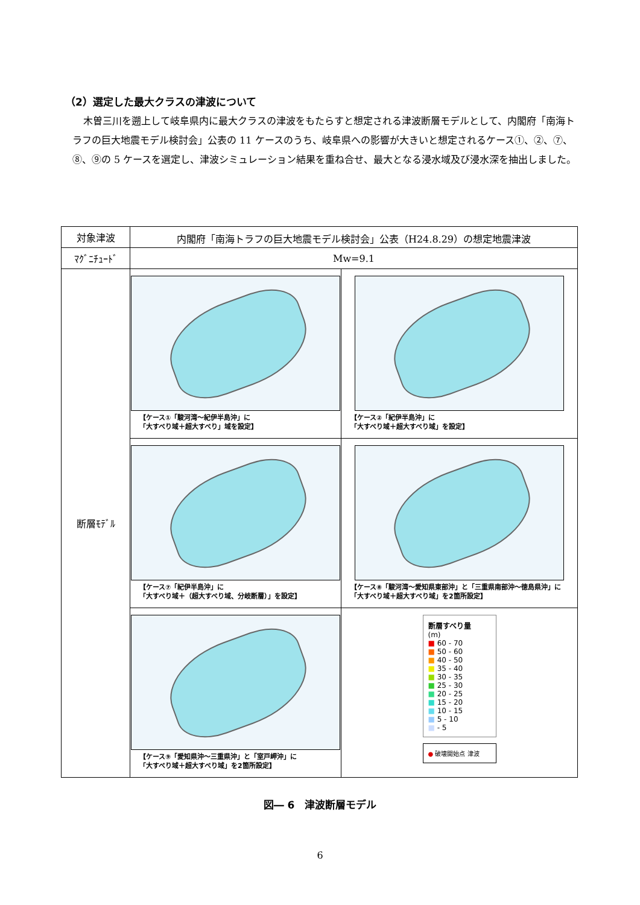（2）選定した最大クラスの津波について
木曽三川を遡上して岐阜県内に最大クラスの津波をもたらすと想定される津波断層モデルとして、内閣府「南海トラフの巨大地震モデル検討会」公表の 11 ケースのうち、岐阜県への影響が大きいと想定されるケース①、②、⑦、⑧、⑨の 5 ケースを選定し、津波シミュレーション結果を重ね合せ、最大となる浸水域及び浸水深を抽出しました。
| 対象津波 | 内閣府「南海トラフの巨大地震モデル検討会」公表（H24.8.29）の想定地震津波 | |
| ﾏｸﾞﾆﾁｭｰﾄﾞ | Mw=9.1 | |
| 断層ﾓﾃﾞﾙ | 【ケース①「駿河湾～紀伊半島沖」に 「大すべり域＋超大すべり」域を設定】 | 【ケース②「紀伊半島沖」に 「大すべり域＋超大すべり域」を設定】 |
| | 【ケース⑦「紀伊半島沖」に 「大すべり域＋（超大すべり域、分岐断層）」を設定】 | 【ケース⑧「駿河湾～愛知県東部沖」と「三重県南部沖～徳島県沖」に「大すべり域＋超大すべり域」を2箇所設定】 |
| | 【ケース⑨「愛知県沖～三重県沖」と「室戸岬沖」に 「大すべり域＋超大すべり域」を2箇所設定】 | 断層すべり量 (m) ■ 60 - 70 ■ 50 - 60 ■ 40 - 50 ■ 35 - 40 ■ 30 - 35 ■ 25 - 30 ■ 20 - 25 ■ 15 - 20 ■ 10 - 15 ■ 5 - 10 ■ - 5 ● 破壊開始点 津波 |
図― 6　津波断層モデル
6